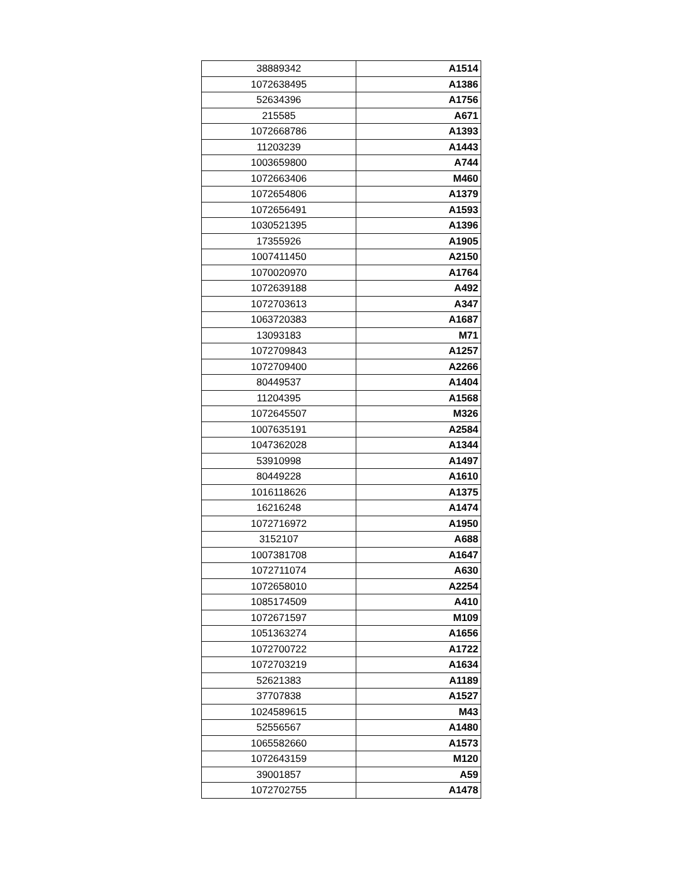| 38889342 | A1514 |
| 1072638495 | A1386 |
| 52634396 | A1756 |
| 215585 | A671 |
| 1072668786 | A1393 |
| 11203239 | A1443 |
| 1003659800 | A744 |
| 1072663406 | M460 |
| 1072654806 | A1379 |
| 1072656491 | A1593 |
| 1030521395 | A1396 |
| 17355926 | A1905 |
| 1007411450 | A2150 |
| 1070020970 | A1764 |
| 1072639188 | A492 |
| 1072703613 | A347 |
| 1063720383 | A1687 |
| 13093183 | M71 |
| 1072709843 | A1257 |
| 1072709400 | A2266 |
| 80449537 | A1404 |
| 11204395 | A1568 |
| 1072645507 | M326 |
| 1007635191 | A2584 |
| 1047362028 | A1344 |
| 53910998 | A1497 |
| 80449228 | A1610 |
| 1016118626 | A1375 |
| 16216248 | A1474 |
| 1072716972 | A1950 |
| 3152107 | A688 |
| 1007381708 | A1647 |
| 1072711074 | A630 |
| 1072658010 | A2254 |
| 1085174509 | A410 |
| 1072671597 | M109 |
| 1051363274 | A1656 |
| 1072700722 | A1722 |
| 1072703219 | A1634 |
| 52621383 | A1189 |
| 37707838 | A1527 |
| 1024589615 | M43 |
| 52556567 | A1480 |
| 1065582660 | A1573 |
| 1072643159 | M120 |
| 39001857 | A59 |
| 1072702755 | A1478 |